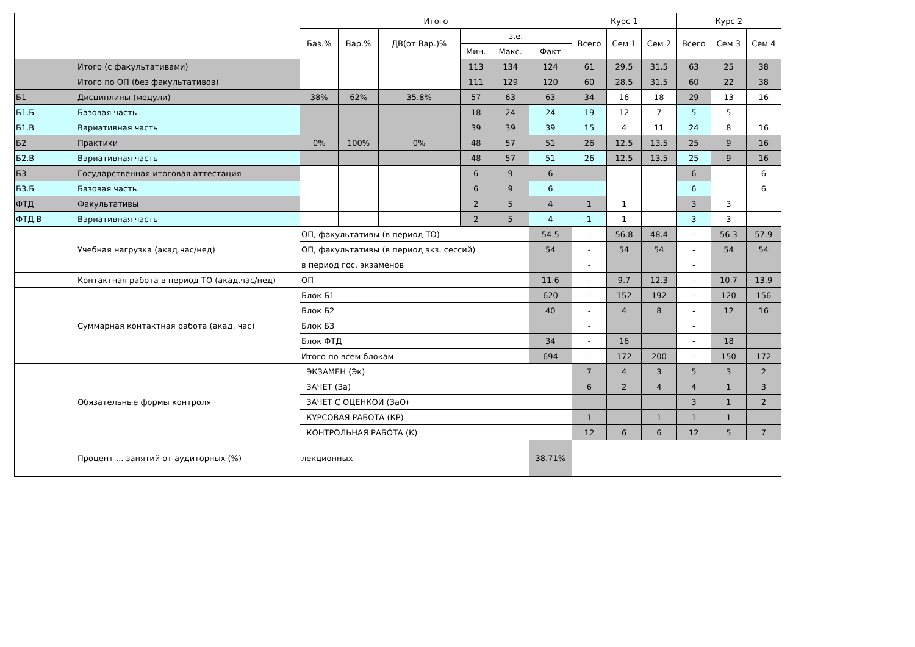| | | Итого | | | | | | Курс 1 | | | Курс 2 | | |
| --- | --- | --- | --- | --- | --- | --- | --- | --- | --- | --- | --- | --- | --- |
| | | Баз.% | Вар.% | ДВ(от Вар.)% | з.е. | | | Всего | Сем 1 | Сем 2 | Всего | Сем 3 | Сем 4 |
| | | | | | Мин. | Макс. | Факт | | | | | | |
| | Итого (с факультативами) | | | | 113 | 134 | 124 | 61 | 29.5 | 31.5 | 63 | 25 | 38 |
| | Итого по ОП (без факультативов) | | | | 111 | 129 | 120 | 60 | 28.5 | 31.5 | 60 | 22 | 38 |
| Б1 | Дисциплины (модули) | 38% | 62% | 35.8% | 57 | 63 | 63 | 34 | 16 | 18 | 29 | 13 | 16 |
| Б1.Б | Базовая часть | | | | 18 | 24 | 24 | 19 | 12 | 7 | 5 | 5 | |
| Б1.В | Вариативная часть | | | | 39 | 39 | 39 | 15 | 4 | 11 | 24 | 8 | 16 |
| Б2 | Практики | 0% | 100% | 0% | 48 | 57 | 51 | 26 | 12.5 | 13.5 | 25 | 9 | 16 |
| Б2.В | Вариативная часть | | | | 48 | 57 | 51 | 26 | 12.5 | 13.5 | 25 | 9 | 16 |
| Б3 | Государственная итоговая аттестация | | | | 6 | 9 | 6 | | | | 6 | | 6 |
| Б3.Б | Базовая часть | | | | 6 | 9 | 6 | | | | 6 | | 6 |
| ФТД | Факультативы | | | | 2 | 5 | 4 | 1 | 1 | | 3 | 3 | |
| ФТД.В | Вариативная часть | | | | 2 | 5 | 4 | 1 | 1 | | 3 | 3 | |
| | Учебная нагрузка (акад.час/нед) | ОП, факультативы (в период ТО) | | | | | 54.5 | - | 56.8 | 48.4 | - | 56.3 | 57.9 |
| | | ОП, факультативы (в период экз. сессий) | | | | | 54 | - | 54 | 54 | - | 54 | 54 |
| | | в период гос. экзаменов | | | | | | - | | | - | | |
| | Контактная работа в период ТО (акад.час/нед) | ОП | | | | | 11.6 | - | 9.7 | 12.3 | - | 10.7 | 13.9 |
| | Суммарная контактная работа (акад. час) | Блок Б1 | | | | | 620 | - | 152 | 192 | - | 120 | 156 |
| | | Блок Б2 | | | | | 40 | - | 4 | 8 | - | 12 | 16 |
| | | Блок Б3 | | | | | | - | | | - | | |
| | | Блок ФТД | | | | | 34 | - | 16 | | - | 18 | |
| | | Итого по всем блокам | | | | | 694 | - | 172 | 200 | - | 150 | 172 |
| | Обязательные формы контроля | ЭКЗАМЕН (Эк) | | | | | | 7 | 4 | 3 | 5 | 3 | 2 |
| | | ЗАЧЕТ (За) | | | | | | 6 | 2 | 4 | 4 | 1 | 3 |
| | | ЗАЧЕТ С ОЦЕНКОЙ (ЗаО) | | | | | | | | | 3 | 1 | 2 |
| | | КУРСОВАЯ РАБОТА (КР) | | | | | | 1 | | 1 | 1 | 1 | |
| | | КОНТРОЛЬНАЯ РАБОТА (К) | | | | | | 12 | 6 | 6 | 12 | 5 | 7 |
| | Процент ... занятий от аудиторных (%) | лекционных | | | | | 38.71% | | | | | | |